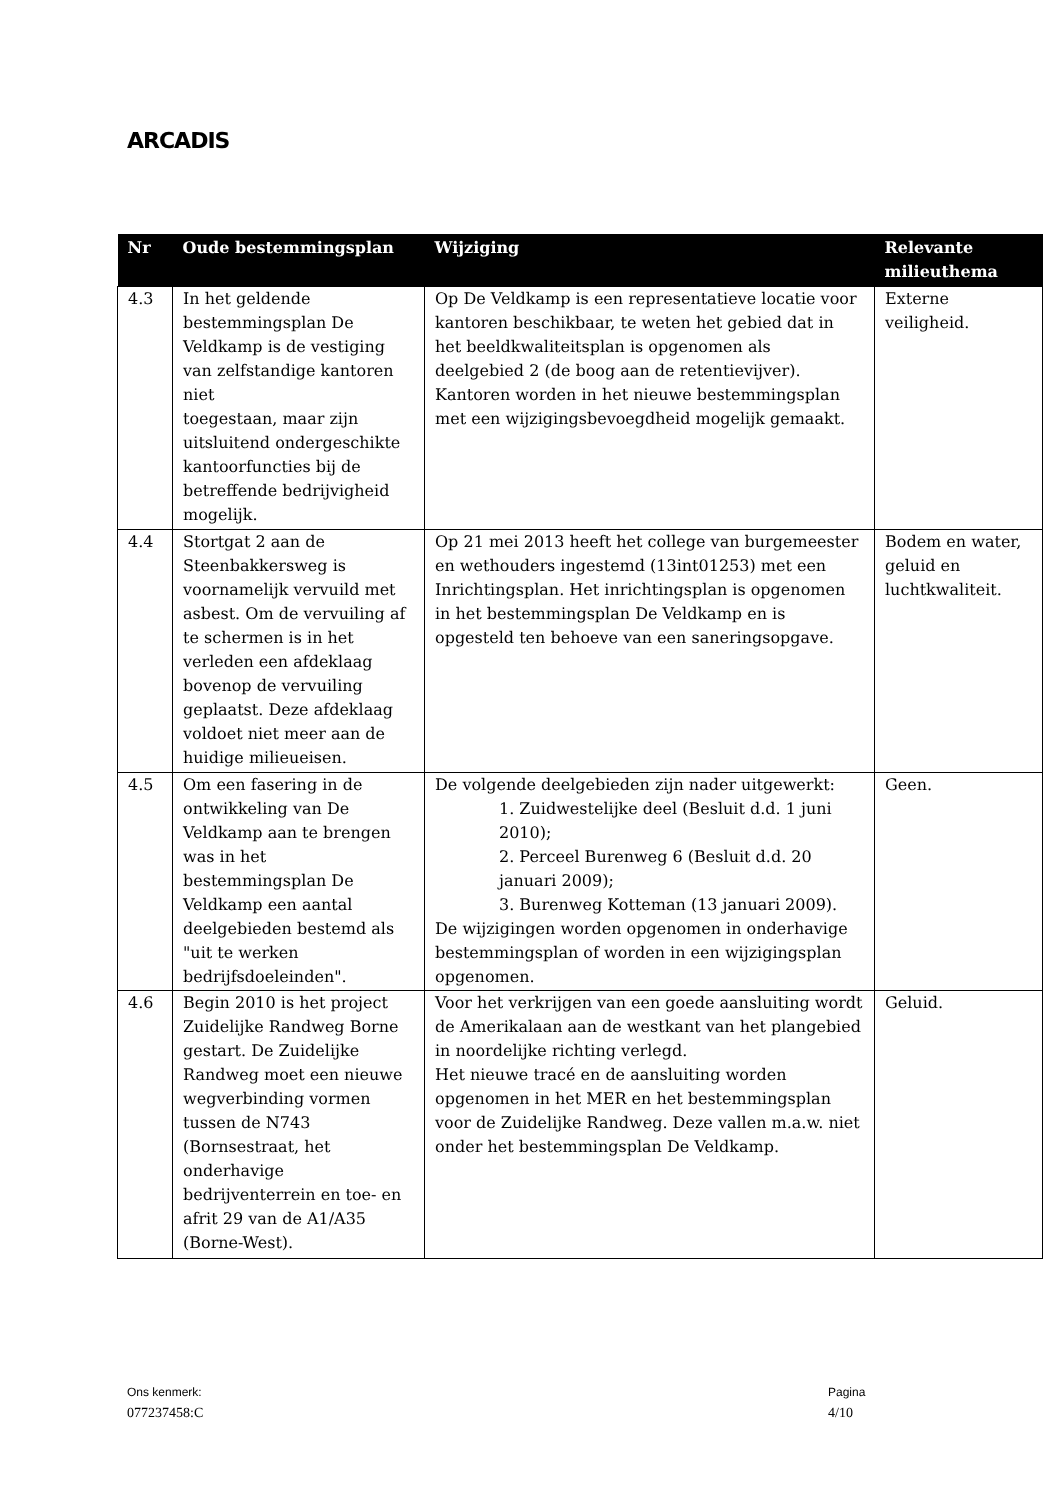ARCADIS
| Nr | Oude bestemmingsplan | Wijziging | Relevante milieuthema |
| --- | --- | --- | --- |
| 4.3 | In het geldende bestemmingsplan De Veldkamp is de vestiging van zelfstandige kantoren niet toegestaan, maar zijn uitsluitend ondergeschikte kantoorfuncties bij de betreffende bedrijvigheid mogelijk. | Op De Veldkamp is een representatieve locatie voor kantoren beschikbaar, te weten het gebied dat in het beeldkwaliteitsplan is opgenomen als deelgebied 2 (de boog aan de retentievijver). Kantoren worden in het nieuwe bestemmingsplan met een wijzigingsbevoegdheid mogelijk gemaakt. | Externe veiligheid. |
| 4.4 | Stortgat 2 aan de Steenbakkersweg is voornamelijk vervuild met asbest. Om de vervuiling af te schermen is in het verleden een afdeklaag bovenop de vervuiling geplaatst. Deze afdeklaag voldoet niet meer aan de huidige milieueisen. | Op 21 mei 2013 heeft het college van burgemeester en wethouders ingestemd (13int01253) met een Inrichtingsplan. Het inrichtingsplan is opgenomen in het bestemmingsplan De Veldkamp en is opgesteld ten behoeve van een saneringsopgave. | Bodem en water, geluid en luchtkwaliteit. |
| 4.5 | Om een fasering in de ontwikkeling van De Veldkamp aan te brengen was in het bestemmingsplan De Veldkamp een aantal deelgebieden bestemd als "uit te werken bedrijfsdoeleinden". | De volgende deelgebieden zijn nader uitgewerkt: 1. Zuidwestelijke deel (Besluit d.d. 1 juni 2010); 2. Perceel Burenweg 6 (Besluit d.d. 20 januari 2009); 3. Burenweg Kotteman (13 januari 2009). De wijzigingen worden opgenomen in onderhavige bestemmingsplan of worden in een wijzigingsplan opgenomen. | Geen. |
| 4.6 | Begin 2010 is het project Zuidelijke Randweg Borne gestart. De Zuidelijke Randweg moet een nieuwe wegverbinding vormen tussen de N743 (Bornsestraat, het onderhavige bedrijventerrein en toe- en afrit 29 van de A1/A35 (Borne-West). | Voor het verkrijgen van een goede aansluiting wordt de Amerikalaan aan de westkant van het plangebied in noordelijke richting verlegd. Het nieuwe tracé en de aansluiting worden opgenomen in het MER en het bestemmingsplan voor de Zuidelijke Randweg. Deze vallen m.a.w. niet onder het bestemmingsplan De Veldkamp. | Geluid. |
Ons kenmerk:
077237458:C
Pagina
4/10